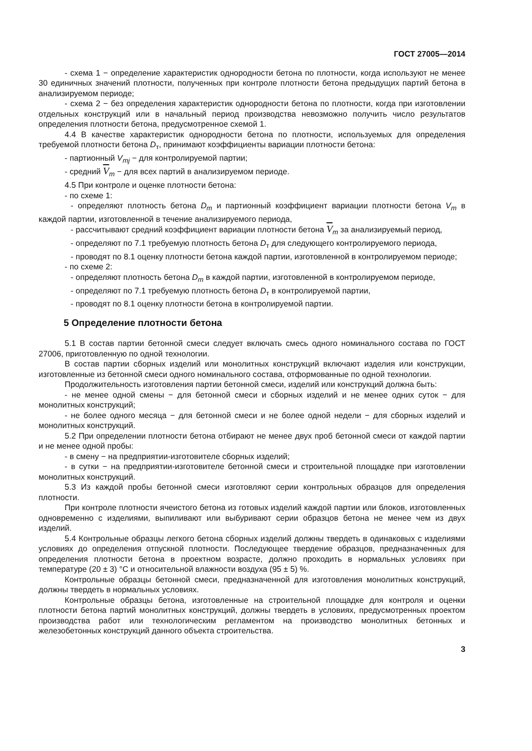ГОСТ 27005—2014
- схема 1 − определение характеристик однородности бетона по плотности, когда используют не менее 30 единичных значений плотности, полученных при контроле плотности бетона предыдущих партий бетона в анализируемом периоде;
- схема 2 − без определения характеристик однородности бетона по плотности, когда при изготовлении отдельных конструкций или в начальный период производства невозможно получить число результатов определения плотности бетона, предусмотренное схемой 1.
4.4 В качестве характеристик однородности бетона по плотности, используемых для определения требуемой плотности бетона D<sub>т</sub>, принимают коэффициенты вариации плотности бетона:
- партионный V<sub>mj</sub> − для контролируемой партии;
- средний V<sub>m</sub> − для всех партий в анализируемом периоде.
4.5 При контроле и оценке плотности бетона:
- по схеме 1:
- определяют плотность бетона D<sub>m</sub> и партионный коэффициент вариации плотности бетона V<sub>m</sub> в каждой партии, изготовленной в течение анализируемого периода,
- рассчитывают средний коэффициент вариации плотности бетона V<sub>m</sub> за анализируемый период,
- определяют по 7.1 требуемую плотность бетона D<sub>т</sub> для следующего контролируемого периода,
- проводят по 8.1 оценку плотности бетона каждой партии, изготовленной в контролируемом периоде;
- по схеме 2:
- определяют плотность бетона D<sub>m</sub> в каждой партии, изготовленной в контролируемом периоде,
- определяют по 7.1 требуемую плотность бетона D<sub>т</sub> в контролируемой партии,
- проводят по 8.1 оценку плотности бетона в контролируемой партии.
5 Определение плотности бетона
5.1 В состав партии бетонной смеси следует включать смесь одного номинального состава по ГОСТ 27006, приготовленную по одной технологии.
В состав партии сборных изделий или монолитных конструкций включают изделия или конструкции, изготовленные из бетонной смеси одного номинального состава, отформованные по одной технологии.
Продолжительность изготовления партии бетонной смеси, изделий или конструкций должна быть:
- не менее одной смены − для бетонной смеси и сборных изделий и не менее одних суток − для монолитных конструкций;
- не более одного месяца − для бетонной смеси и не более одной недели − для сборных изделий и монолитных конструкций.
5.2 При определении плотности бетона отбирают не менее двух проб бетонной смеси от каждой партии и не менее одной пробы:
- в смену − на предприятии-изготовителе сборных изделий;
- в сутки − на предприятии-изготовителе бетонной смеси и строительной площадке при изготовлении монолитных конструкций.
5.3 Из каждой пробы бетонной смеси изготовляют серии контрольных образцов для определения плотности.
При контроле плотности ячеистого бетона из готовых изделий каждой партии или блоков, изготовленных одновременно с изделиями, выпиливают или выбуривают серии образцов бетона не менее чем из двух изделий.
5.4 Контрольные образцы легкого бетона сборных изделий должны твердеть в одинаковых с изделиями условиях до определения отпускной плотности. Последующее твердение образцов, предназначенных для определения плотности бетона в проектном возрасте, должно проходить в нормальных условиях при температуре (20 ± 3) °С и относительной влажности воздуха (95 ± 5) %.
Контрольные образцы бетонной смеси, предназначенной для изготовления монолитных конструкций, должны твердеть в нормальных условиях.
Контрольные образцы бетона, изготовленные на строительной площадке для контроля и оценки плотности бетона партий монолитных конструкций, должны твердеть в условиях, предусмотренных проектом производства работ или технологическим регламентом на производство монолитных бетонных и железобетонных конструкций данного объекта строительства.
3